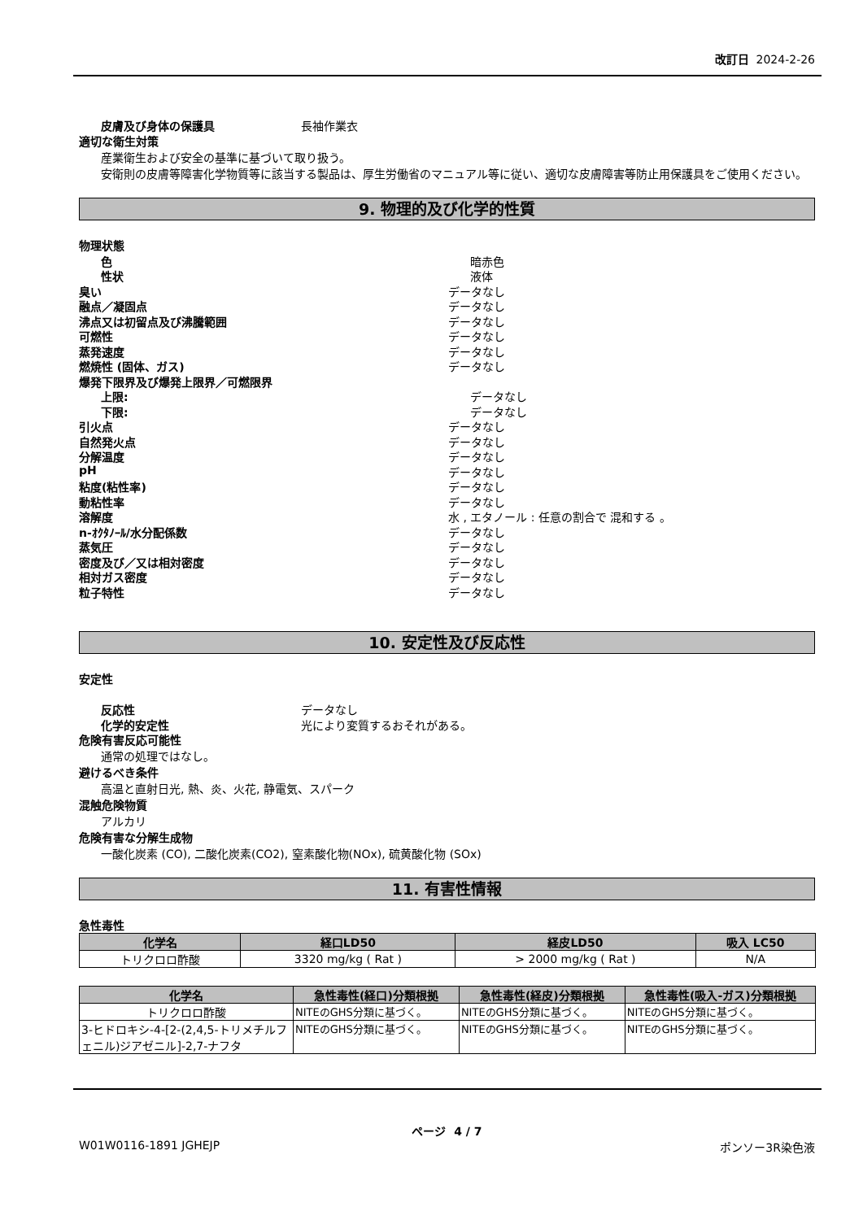改訂日 2024-2-26
皮膚及び身体の保護具 長袖作業衣
適切な衛生対策
産業衛生および安全の基準に基づいて取り扱う。
安衛則の皮膚等障害化学物質等に該当する製品は、厚生労働省のマニュアル等に従い、適切な皮膚障害等防止用保護具をご使用ください。
9. 物理的及び化学的性質
物理状態
色 暗赤色
性状 液体
臭い データなし
融点／凝固点 データなし
沸点又は初留点及び沸騰範囲 データなし
可燃性 データなし
蒸発速度 データなし
燃焼性 (固体、ガス) データなし
爆発下限界及び爆発上限界／可燃限界
上限: データなし
下限: データなし
引火点 データなし
自然発火点 データなし
分解温度 データなし
pH データなし
粘度(粘性率) データなし
動粘性率 データなし
溶解度 水 , エタノール : 任意の割合で 混和する 。
n-ｵｸﾀﾉｰﾙ/水分配係数 データなし
蒸気圧 データなし
密度及び／又は相対密度 データなし
相対ガス密度 データなし
粒子特性 データなし
10. 安定性及び反応性
安定性
反応性 データなし
化学的安定性 光により変質するおそれがある。
危険有害反応可能性
通常の処理ではなし。
避けるべき条件
高温と直射日光, 熱、炎、火花, 静電気、スパーク
混触危険物質
アルカリ
危険有害な分解生成物
一酸化炭素 (CO), 二酸化炭素(CO2), 窒素酸化物(NOx), 硫黄酸化物 (SOx)
11. 有害性情報
急性毒性
| 化学名 | 経口LD50 | 経皮LD50 | 吸入 LC50 |
| --- | --- | --- | --- |
| トリクロロ酢酸 | 3320 mg/kg ( Rat ) | > 2000 mg/kg ( Rat ) | N/A |
| 化学名 | 急性毒性(経口)分類根拠 | 急性毒性(経皮)分類根拠 | 急性毒性(吸入-ガス)分類根拠 |
| --- | --- | --- | --- |
| トリクロロ酢酸 | NITEのGHS分類に基づく。 | NITEのGHS分類に基づく。 | NITEのGHS分類に基づく。 |
| 3-ヒドロキシ-4-[2-(2,4,5-トリメチルフェニル)ジアゼニル]-2,7-ナフタ | NITEのGHS分類に基づく。 | NITEのGHS分類に基づく。 | NITEのGHS分類に基づく。 |
ページ 4 / 7
W01W0116-1891 JGHEJP ポンソー3R染色液